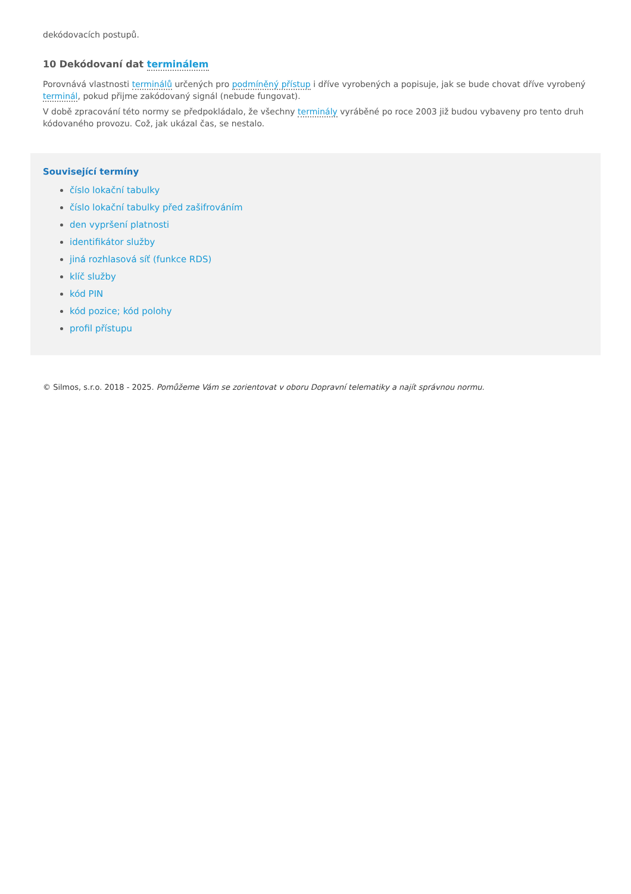dekódovacích postupů.
10 Dekódovaní dat terminálem
Porovnává vlastnosti terminálů určených pro podmíněný přístup i dříve vyrobených a popisuje, jak se bude chovat dříve vyrobený terminál, pokud přijme zakódovaný signál (nebude fungovat).
V době zpracování této normy se předpokládalo, že všechny terminály vyráběné po roce 2003 již budou vybaveny pro tento druh kódovaného provozu. Což, jak ukázal čas, se nestalo.
Související termíny
číslo lokační tabulky
číslo lokační tabulky před zašifrováním
den vypršení platnosti
identifikátor služby
jiná rozhlasová síť (funkce RDS)
klíč služby
kód PIN
kód pozice; kód polohy
profil přístupu
© Silmos, s.r.o. 2018 - 2025. Pomůžeme Vám se zorientovat v oboru Dopravní telematiky a najít správnou normu.